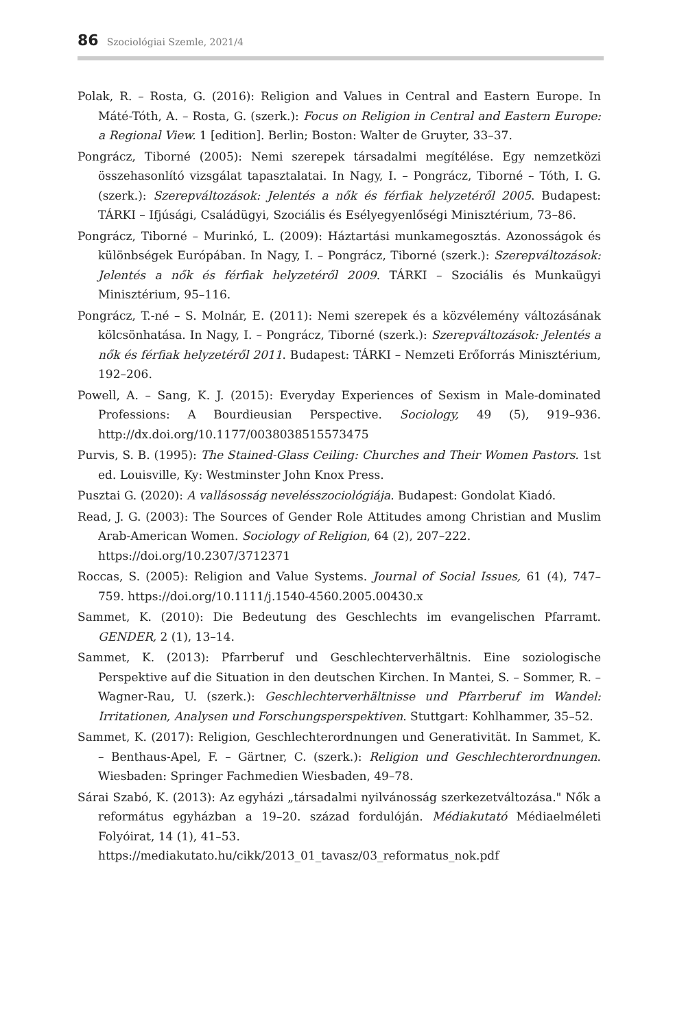86 Szociológiai Szemle, 2021/4
Polak, R. – Rosta, G. (2016): Religion and Values in Central and Eastern Europe. In Máté-Tóth, A. – Rosta, G. (szerk.): Focus on Religion in Central and Eastern Europe: a Regional View. 1 [edition]. Berlin; Boston: Walter de Gruyter, 33–37.
Pongrácz, Tiborné (2005): Nemi szerepek társadalmi megítélése. Egy nemzetközi összehasonlító vizsgálat tapasztalatai. In Nagy, I. – Pongrácz, Tiborné – Tóth, I. G. (szerk.): Szerepváltozások: Jelentés a nők és férfiak helyzetéről 2005. Budapest: TÁRKI – Ifjúsági, Családügyi, Szociális és Esélyegyenlőségi Minisztérium, 73–86.
Pongrácz, Tiborné – Murinkó, L. (2009): Háztartási munkamegosztás. Azonosságok és különbségek Európában. In Nagy, I. – Pongrácz, Tiborné (szerk.): Szerepválto­zások: Jelentés a nők és férfiak helyzetéről 2009. TÁRKI – Szociális és Munkaügyi Minisztérium, 95–116.
Pongrácz, T.-né – S. Molnár, E. (2011): Nemi szerepek és a közvélemény változásának kölcsönhatása. In Nagy, I. – Pongrácz, Tiborné (szerk.): Szerepváltozások: Jelentés a nők és férfiak helyzetéről 2011. Budapest: TÁRKI – Nemzeti Erőforrás Minisztéri­um, 192–206.
Powell, A. – Sang, K. J. (2015): Everyday Experiences of Sexism in Male-dominated Professions: A Bourdieusian Perspective. Sociology, 49 (5), 919–936. http://dx.doi.org/10.1177/0038038515573475
Purvis, S. B. (1995): The Stained-Glass Ceiling: Churches and Their Women Pastors. 1st ed. Louisville, Ky: Westminster John Knox Press.
Pusztai G. (2020): A vallásosság nevelésszociológiája. Budapest: Gondolat Kiadó.
Read, J. G. (2003): The Sources of Gender Role Attitudes among Christian and Muslim Arab-American Women. Sociology of Religion, 64 (2), 207–222.
https://doi.org/10.2307/3712371
Roccas, S. (2005): Religion and Value Systems. Journal of Social Issues, 61 (4), 747–759. https://doi.org/10.1111/j.1540-4560.2005.00430.x
Sammet, K. (2010): Die Bedeutung des Geschlechts im evangelischen Pfarramt. GENDER, 2 (1), 13–14.
Sammet, K. (2013): Pfarrberuf und Geschlechterverhältnis. Eine soziologische Perspektive auf die Situation in den deutschen Kirchen. In Mantei, S. – Sommer, R. – Wagner-Rau, U. (szerk.): Geschlechterverhältnisse und Pfarrberuf im Wandel: Irritationen, Analysen und Forschungsperspektiven. Stuttgart: Kohlhammer, 35–52.
Sammet, K. (2017): Religion, Geschlechterordnungen und Generativität. In Sammet, K. – Benthaus-Apel, F. – Gärtner, C. (szerk.): Religion und Geschlechterordnungen. Wiesbaden: Springer Fachmedien Wiesbaden, 49–78.
Sárai Szabó, K. (2013): Az egyházi „társadalmi nyilvánosság szerkezetváltozása." Nők a református egyházban a 19–20. század fordulóján. Médiakutató Médiaelméleti Folyóirat, 14 (1), 41–53.
https://mediakutato.hu/cikk/2013_01_tavasz/03_reformatus_nok.pdf